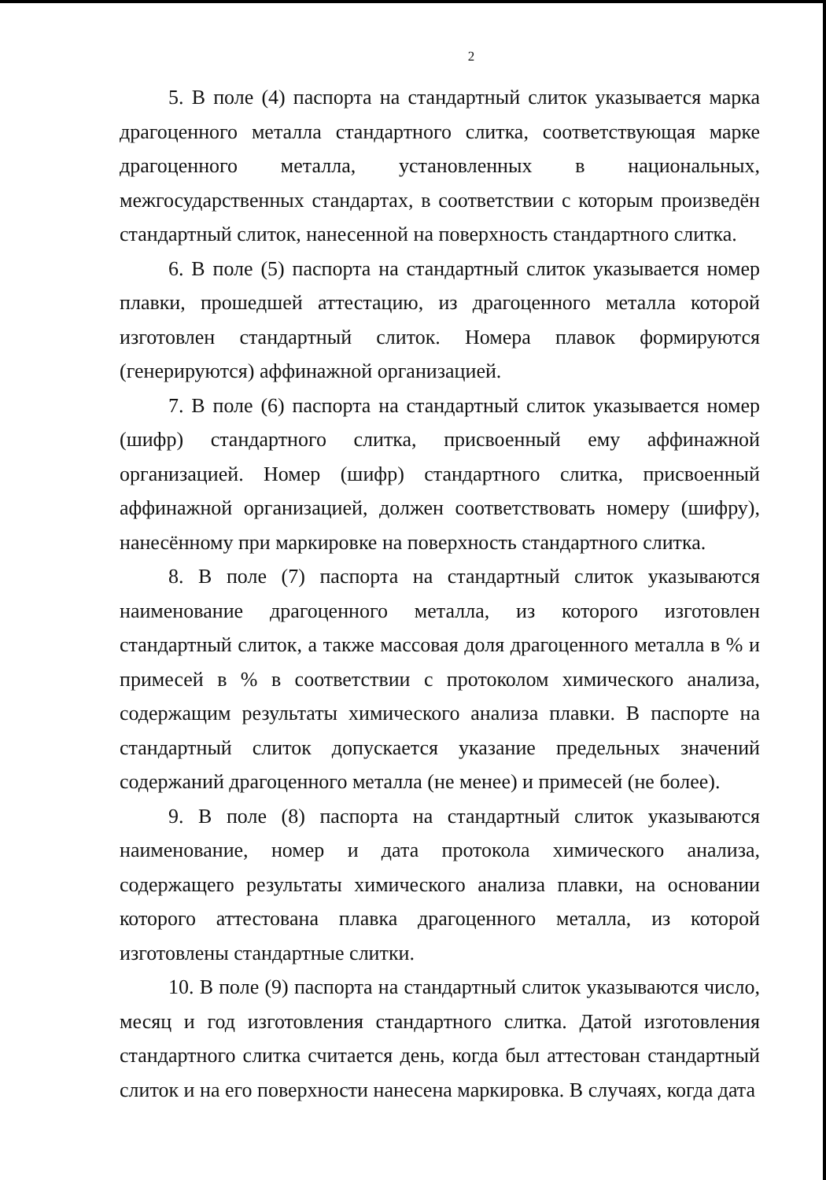2
5. В поле (4) паспорта на стандартный слиток указывается марка драгоценного металла стандартного слитка, соответствующая марке драгоценного металла, установленных в национальных, межгосударственных стандартах, в соответствии с которым произведён стандартный слиток, нанесенной на поверхность стандартного слитка.
6. В поле (5) паспорта на стандартный слиток указывается номер плавки, прошедшей аттестацию, из драгоценного металла которой изготовлен стандартный слиток. Номера плавок формируются (генерируются) аффинажной организацией.
7. В поле (6) паспорта на стандартный слиток указывается номер (шифр) стандартного слитка, присвоенный ему аффинажной организацией. Номер (шифр) стандартного слитка, присвоенный аффинажной организацией, должен соответствовать номеру (шифру), нанесённому при маркировке на поверхность стандартного слитка.
8. В поле (7) паспорта на стандартный слиток указываются наименование драгоценного металла, из которого изготовлен стандартный слиток, а также массовая доля драгоценного металла в % и примесей в % в соответствии с протоколом химического анализа, содержащим результаты химического анализа плавки. В паспорте на стандартный слиток допускается указание предельных значений содержаний драгоценного металла (не менее) и примесей (не более).
9. В поле (8) паспорта на стандартный слиток указываются наименование, номер и дата протокола химического анализа, содержащего результаты химического анализа плавки, на основании которого аттестована плавка драгоценного металла, из которой изготовлены стандартные слитки.
10. В поле (9) паспорта на стандартный слиток указываются число, месяц и год изготовления стандартного слитка. Датой изготовления стандартного слитка считается день, когда был аттестован стандартный слиток и на его поверхности нанесена маркировка. В случаях, когда дата